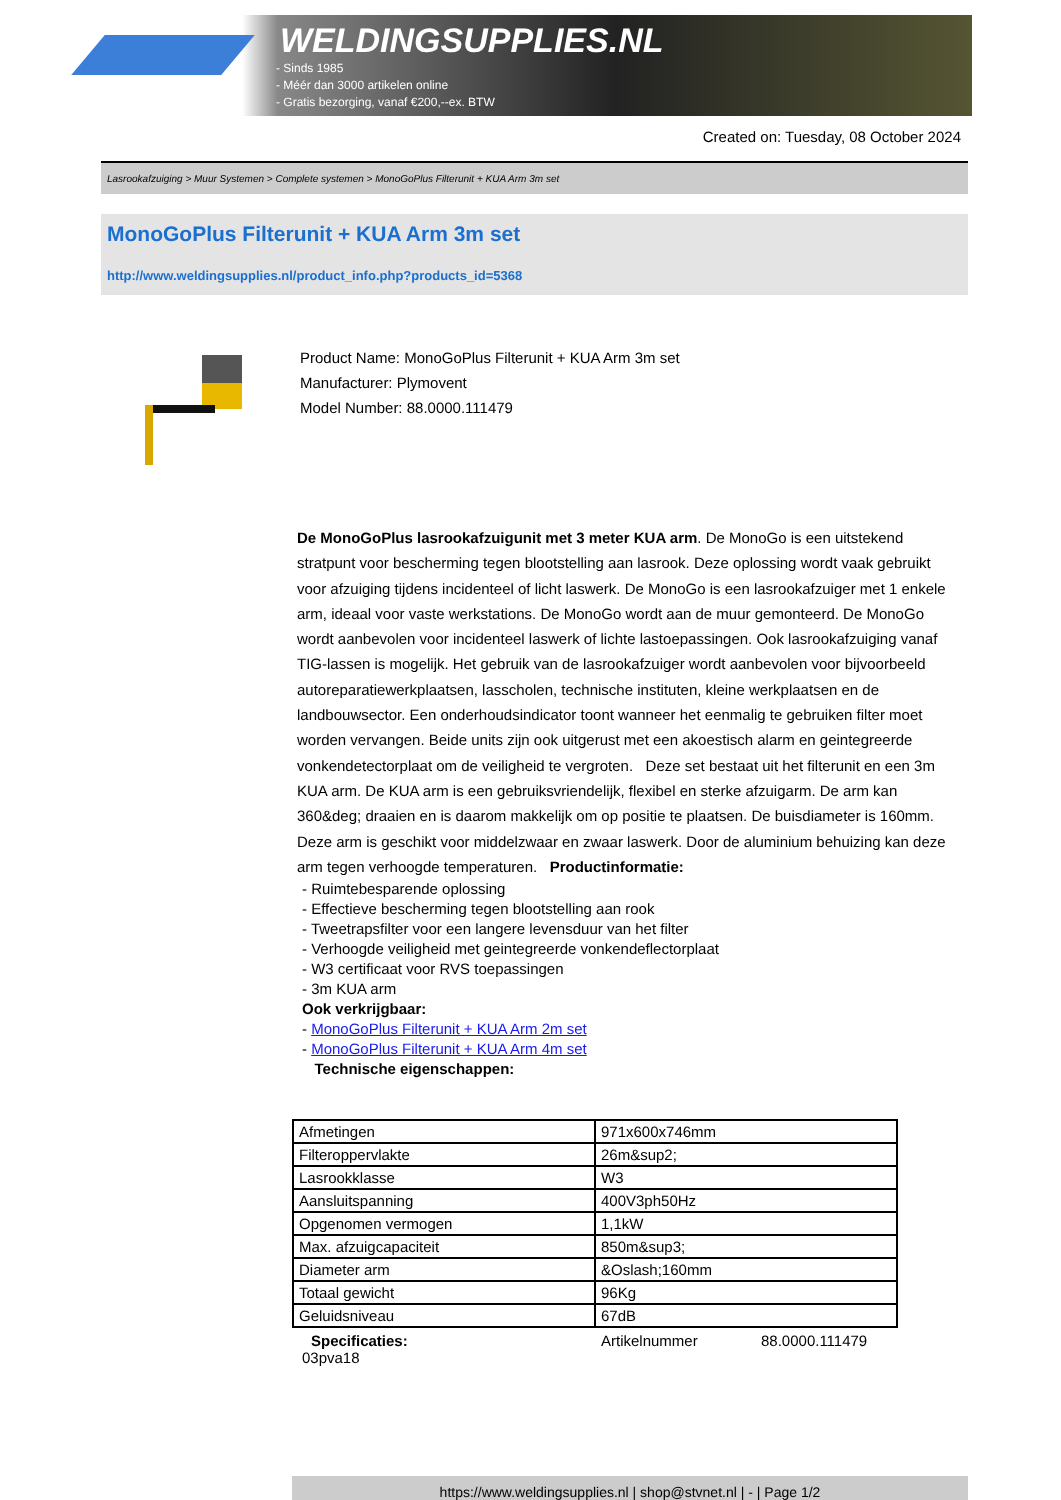WELDINGSUPPLIES.NL
- Sinds 1985
- Méér dan 3000 artikelen online
- Gratis bezorging, vanaf €200,--ex. BTW
Created on: Tuesday, 08 October 2024
Lasrookafzuiging > Muur Systemen > Complete systemen > MonoGoPlus Filterunit + KUA Arm 3m set
MonoGoPlus Filterunit + KUA Arm 3m set
http://www.weldingsupplies.nl/product_info.php?products_id=5368
Product Name: MonoGoPlus Filterunit + KUA Arm 3m set
Manufacturer: Plymovent
Model Number: 88.0000.111479
De MonoGoPlus lasrookafzuigunit met 3 meter KUA arm. De MonoGo is een uitstekend stratpunt voor bescherming tegen blootstelling aan lasrook. Deze oplossing wordt vaak gebruikt voor afzuiging tijdens incidenteel of licht laswerk. De MonoGo is een lasrookafzuiger met 1 enkele arm, ideaal voor vaste werkstations. De MonoGo wordt aan de muur gemonteerd. De MonoGo wordt aanbevolen voor incidenteel laswerk of lichte lastoepassingen. Ook lasrookafzuiging vanaf TIG-lassen is mogelijk. Het gebruik van de lasrookafzuiger wordt aanbevolen voor bijvoorbeeld autoreparatiewerkplaatsen, lasscholen, technische instituten, kleine werkplaatsen en de landbouwsector. Een onderhoudsindicator toont wanneer het eenmalig te gebruiken filter moet worden vervangen. Beide units zijn ook uitgerust met een akoestisch alarm en geintegreerde vonkendetectorplaat om de veiligheid te vergroten. Deze set bestaat uit het filterunit en een 3m KUA arm. De KUA arm is een gebruiksvriendelijk, flexibel en sterke afzuigarm. De arm kan 360&deg; draaien en is daarom makkelijk om op positie te plaatsen. De buisdiameter is 160mm. Deze arm is geschikt voor middelzwaar en zwaar laswerk. Door de aluminium behuizing kan deze arm tegen verhoogde temperaturen. Productinformatie:
- Ruimtebesparende oplossing
- Effectieve bescherming tegen blootstelling aan rook
- Tweetrapsfilter voor een langere levensduur van het filter
- Verhoogde veiligheid met geintegreerde vonkendeflectorplaat
- W3 certificaat voor RVS toepassingen
- 3m KUA arm
Ook verkrijgbaar:
- MonoGoPlus Filterunit + KUA Arm 2m set
- MonoGoPlus Filterunit + KUA Arm 4m set
Technische eigenschappen:
| Afmetingen | 971x600x746mm |
| Filteroppervlakte | 26m&sup2; |
| Lasrookklasse | W3 |
| Aansluitspanning | 400V3ph50Hz |
| Opgenomen vermogen | 1,1kW |
| Max. afzuigcapaciteit | 850m&sup3; |
| Diameter arm | &Oslash;160mm |
| Totaal gewicht | 96Kg |
| Geluidsniveau | 67dB |
Specificaties: Artikelnummer 88.0000.111479
03pva18
https://www.weldingsupplies.nl | shop@stvnet.nl | - | Page 1/2